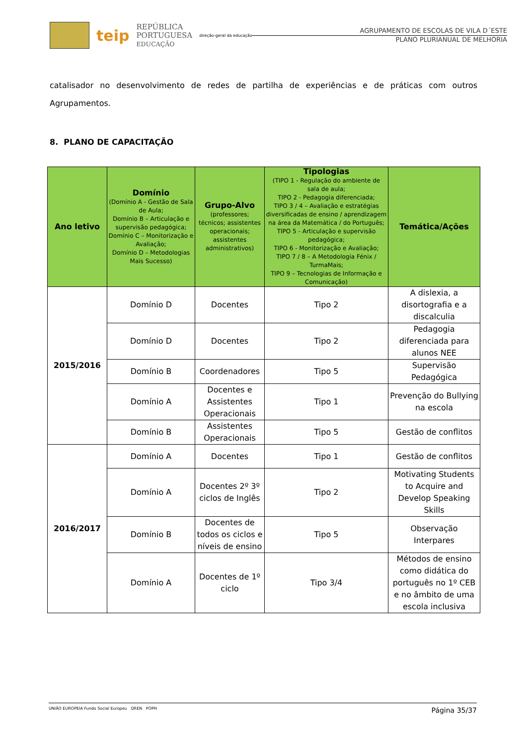teip
REPÚBLICA
PORTUGUESA
EDUCAÇÃO
direção-geral da educação
AGRUPAMENTO DE ESCOLAS DE VILA D´ESTE
PLANO PLURIANUAL DE MELHORIA
catalisador no desenvolvimento de redes de partilha de experiências e de práticas com outros
Agrupamentos.
8. PLANO DE CAPACITAÇÃO
| Ano letivo | Domínio (Domínio A - Gestão de Sala de Aula; Domínio B – Articulação e supervisão pedagógica; Domínio C – Monitorização e Avaliação; Domínio D – Metodologias Mais Sucesso) | Grupo-Alvo (professores; técnicos; assistentes operacionais; assistentes administrativos) | Tipologias (TIPO 1 - Regulação do ambiente de sala de aula; TIPO 2 - Pedagogia diferenciada; TIPO 3 / 4 – Avaliação e estratégias diversificadas de ensino / aprendizagem na área da Matemática / do Português; TIPO 5 - Articulação e supervisão pedagógica; TIPO 6 - Monitorização e Avaliação; TIPO 7 / 8 – A Metodologia Fénix / TurmaMais; TIPO 9 – Tecnologias de Informação e Comunicação) | Temática/Ações |
| --- | --- | --- | --- | --- |
| 2015/2016 | Domínio D | Docentes | Tipo 2 | A dislexia, a disortografia e a discalculia |
| | Domínio D | Docentes | Tipo 2 | Pedagogia diferenciada para alunos NEE |
| | Domínio B | Coordenadores | Tipo 5 | Supervisão Pedagógica |
| | Domínio A | Docentes e Assistentes Operacionais | Tipo 1 | Prevenção do Bullying na escola |
| | Domínio B | Assistentes Operacionais | Tipo 5 | Gestão de conflitos |
| 2016/2017 | Domínio A | Docentes | Tipo 1 | Gestão de conflitos |
| | Domínio A | Docentes 2º 3º ciclos de Inglês | Tipo 2 | Motivating Students to Acquire and Develop Speaking Skills |
| | Domínio B | Docentes de todos os ciclos e níveis de ensino | Tipo 5 | Observação Interpares |
| | Domínio A | Docentes de 1º ciclo | Tipo 3/4 | Métodos de ensino como didática do português no 1º CEB e no âmbito de uma escola inclusiva |
UNIÃO EUROPEIA Fundo Social Europeu QREN POPH
Página 35/37